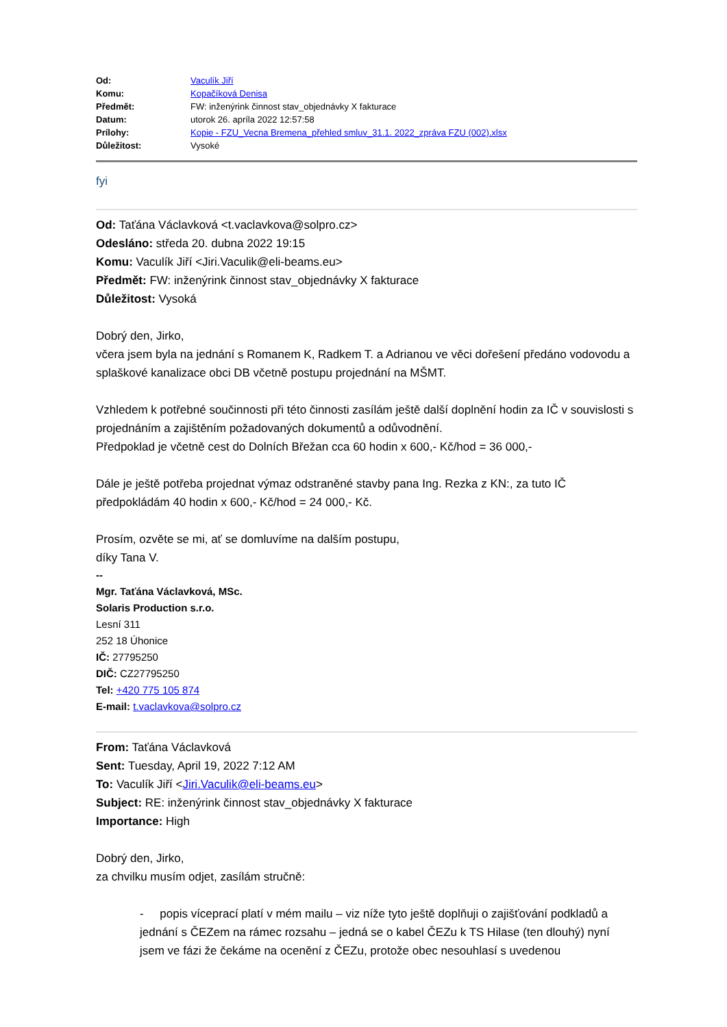| Od: | Vaculík Jiří |
| Komu: | Kopačíková Denisa |
| Předmět: | FW: inženýrink činnost stav_objednávky X fakturace |
| Datum: | utorok 26. apríla 2022 12:57:58 |
| Prílohy: | Kopie - FZU_Vecna Bremena_přehled smluv_31.1. 2022_zpráva FZU (002).xlsx |
| Důležitost: | Vysoké |
fyi
Od: Taťána Václavková <t.vaclavkova@solpro.cz>
Odesláno: středa 20. dubna 2022 19:15
Komu: Vaculík Jiří <Jiri.Vaculik@eli-beams.eu>
Předmět: FW: inženýrink činnost stav_objednávky X fakturace
Důležitost: Vysoká
Dobrý den, Jirko,
včera jsem byla na jednání s Romanem K, Radkem T. a Adrianou ve věci dořešení předáno vodovodu a splaškové kanalizace obci DB včetně postupu projednání na MŠMT.
Vzhledem k potřebné součinnosti při této činnosti zasílám ještě další doplnění hodin za IČ v souvislosti s projednáním a zajištěním požadovaných dokumentů a odůvodnění.
Předpoklad je včetně cest do Dolních Břežan cca 60 hodin x 600,- Kč/hod = 36 000,-
Dále je ještě potřeba projednat výmaz odstraněné stavby pana Ing. Rezka z KN:, za tuto IČ předpokládám 40 hodin x 600,- Kč/hod = 24 000,- Kč.
Prosím, ozvěte se mi, ať se domluvíme na dalším postupu,
díky Tana V.
--
Mgr. Taťána Václavková, MSc.
Solaris Production s.r.o.
Lesní 311
252 18 Úhonice
IČ: 27795250
DIČ: CZ27795250
Tel: +420 775 105 874
E-mail: t.vaclavkova@solpro.cz
From: Taťána Václavková
Sent: Tuesday, April 19, 2022 7:12 AM
To: Vaculík Jiří <Jiri.Vaculik@eli-beams.eu>
Subject: RE: inženýrink činnost stav_objednávky X fakturace
Importance: High
Dobrý den, Jirko,
za chvilku musím odjet, zasílám stručně:
- popis víceprací platí v mém mailu – viz níže tyto ještě doplňuji o zajišťování podkladů a jednání s ČEZem na rámec rozsahu – jedná se o kabel ČEZu k TS Hilase (ten dlouhý) nyní jsem ve fázi že čekáme na ocenění z ČEZu, protože obec nesouhlasí s uvedenou